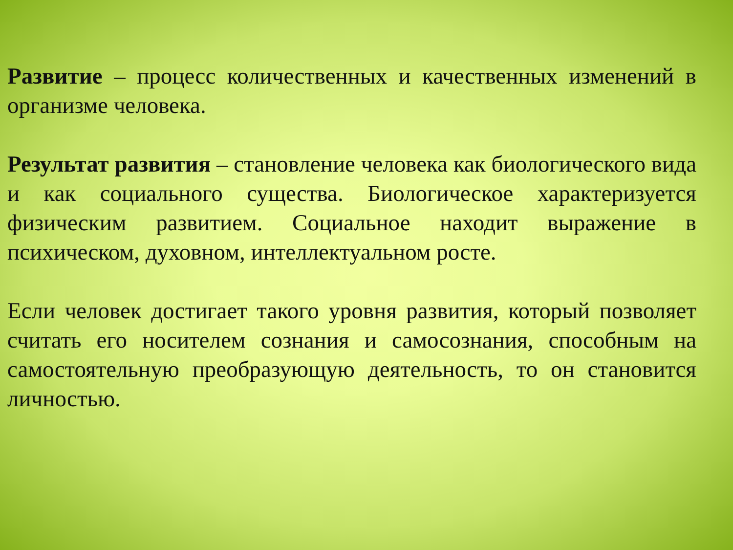Развитие – процесс количественных и качественных изменений в организме человека.
Результат развития – становление человека как биологического вида и как социального существа. Биологическое характеризуется физическим развитием. Социальное находит выражение в психическом, духовном, интеллектуальном росте.
Если человек достигает такого уровня развития, который позволяет считать его носителем сознания и самосознания, способным на самостоятельную преобразующую деятельность, то он становится личностью.